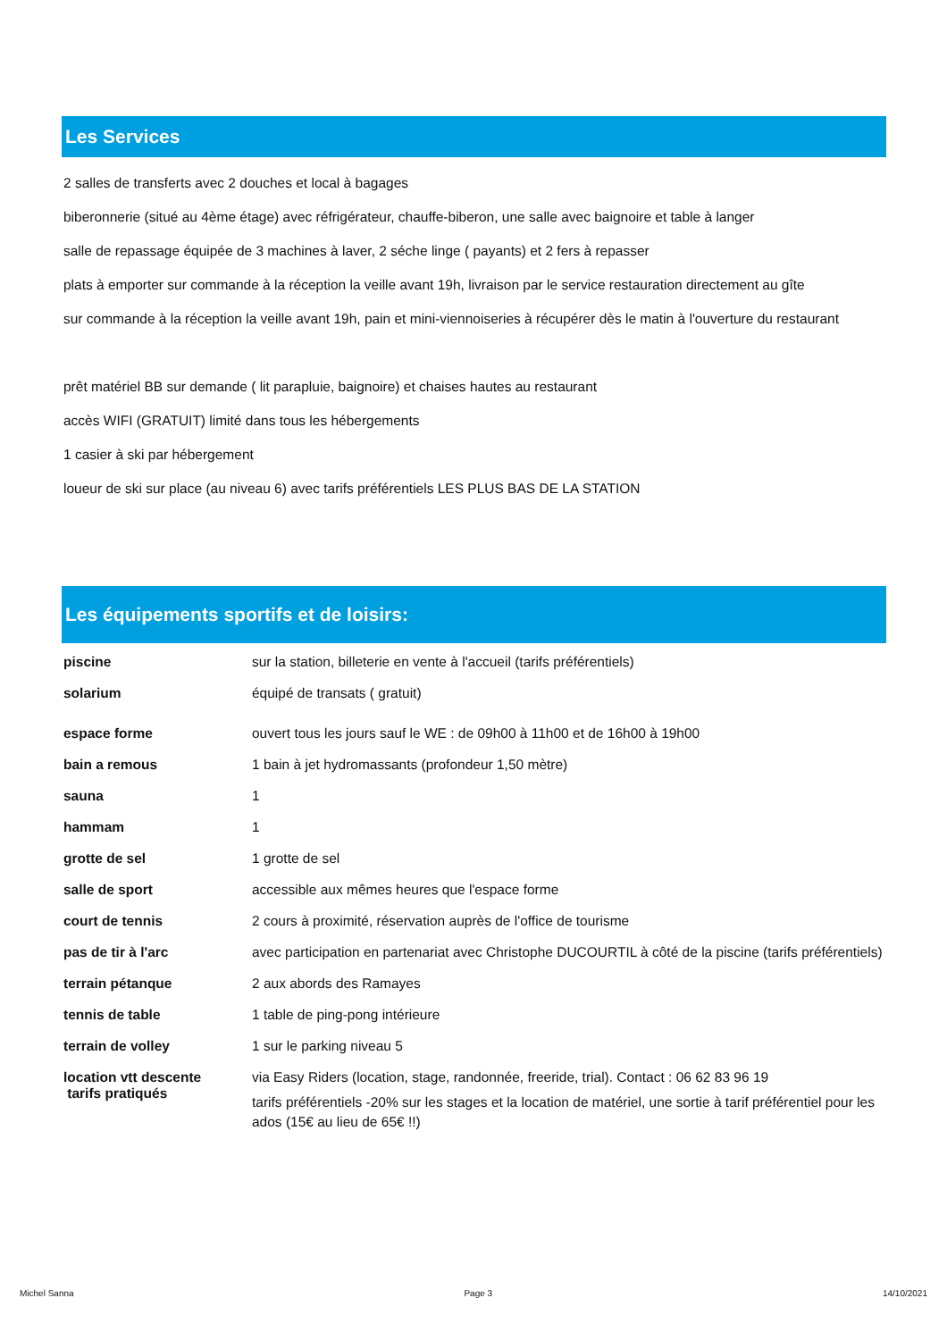Les Services
2 salles de transferts avec 2 douches et local à bagages
biberonnerie (situé au 4ème étage) avec réfrigérateur, chauffe-biberon, une salle avec baignoire et table à langer
salle de repassage équipée de 3 machines à laver, 2 séche linge ( payants) et 2 fers à repasser
plats à emporter sur commande à la réception la veille avant 19h, livraison par le service restauration directement au gîte
sur commande à la réception la veille avant 19h, pain et mini-viennoiseries à récupérer dès le matin à l'ouverture du restaurant
prêt matériel BB sur demande ( lit parapluie, baignoire) et chaises hautes au restaurant
accès WIFI (GRATUIT) limité dans tous les hébergements
1 casier à ski par hébergement
loueur de ski sur place (au niveau 6) avec tarifs préférentiels LES PLUS BAS DE LA STATION
Les équipements sportifs et de loisirs:
| piscine | sur la station, billeterie en vente à l'accueil (tarifs préférentiels) |
| solarium | équipé de transats ( gratuit) |
| espace forme | ouvert tous les jours sauf le WE : de 09h00 à 11h00 et de 16h00 à 19h00 |
| bain a remous | 1 bain à jet hydromassants (profondeur 1,50 mètre) |
| sauna | 1 |
| hammam | 1 |
| grotte de sel | 1 grotte de sel |
| salle de sport | accessible aux mêmes heures que l'espace forme |
| court de tennis | 2 cours à proximité, réservation auprès de l'office de tourisme |
| pas de tir à l'arc | avec participation en partenariat avec Christophe DUCOURTIL à côté de la piscine (tarifs préférentiels) |
| terrain pétanque | 2 aux abords des Ramayes |
| tennis de table | 1 table de ping-pong intérieure |
| terrain de volley | 1 sur le parking niveau 5 |
| location vtt descente tarifs pratiqués | via Easy Riders (location, stage, randonnée, freeride, trial). Contact : 06 62 83 96 19 tarifs préférentiels -20% sur les stages et la location de matériel, une sortie à tarif préférentiel pour les ados (15€ au lieu de 65€ !!) |
Michel Sanna Page 3 14/10/2021